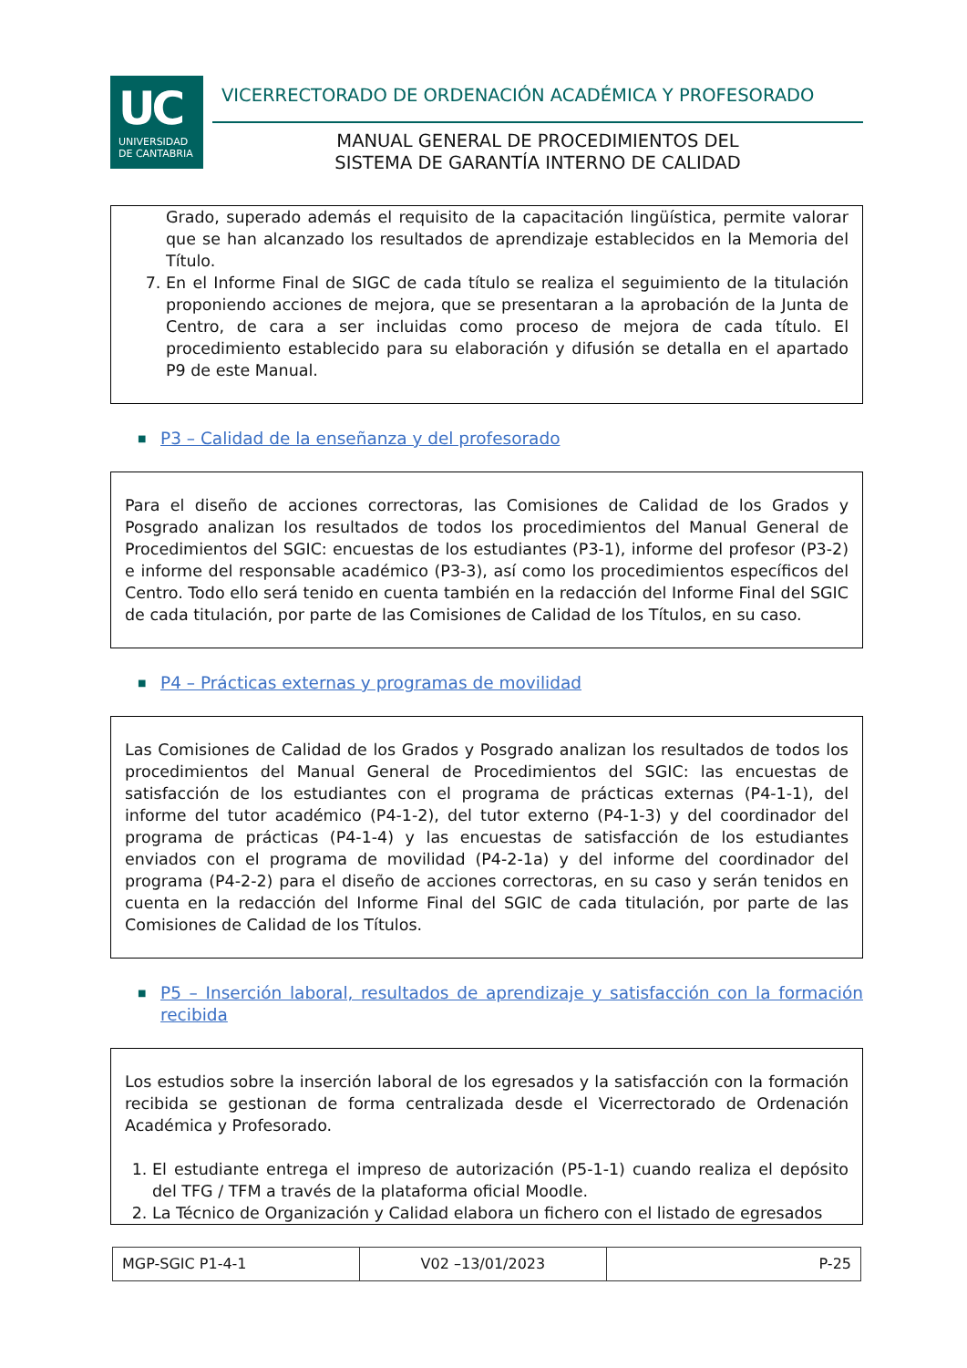UC
UNIVERSIDAD
DE CANTABRIA
VICERRECTORADO DE ORDENACIÓN ACADÉMICA Y PROFESORADO
MANUAL GENERAL DE PROCEDIMIENTOS DEL
SISTEMA DE GARANTÍA INTERNO DE CALIDAD
Grado, superado además el requisito de la capacitación lingüística, permite valorar que se han alcanzado los resultados de aprendizaje establecidos en la Memoria del Título.
7. En el Informe Final de SIGC de cada título se realiza el seguimiento de la titulación proponiendo acciones de mejora, que se presentaran a la aprobación de la Junta de Centro, de cara a ser incluidas como proceso de mejora de cada título. El procedimiento establecido para su elaboración y difusión se detalla en el apartado P9 de este Manual.
■ P3 – Calidad de la enseñanza y del profesorado
Para el diseño de acciones correctoras, las Comisiones de Calidad de los Grados y Posgrado analizan los resultados de todos los procedimientos del Manual General de Procedimientos del SGIC: encuestas de los estudiantes (P3-1), informe del profesor (P3-2) e informe del responsable académico (P3-3), así como los procedimientos específicos del Centro. Todo ello será tenido en cuenta también en la redacción del Informe Final del SGIC de cada titulación, por parte de las Comisiones de Calidad de los Títulos, en su caso.
■ P4 – Prácticas externas y programas de movilidad
Las Comisiones de Calidad de los Grados y Posgrado analizan los resultados de todos los procedimientos del Manual General de Procedimientos del SGIC: las encuestas de satisfacción de los estudiantes con el programa de prácticas externas (P4-1-1), del informe del tutor académico (P4-1-2), del tutor externo (P4-1-3) y del coordinador del programa de prácticas (P4-1-4) y las encuestas de satisfacción de los estudiantes enviados con el programa de movilidad (P4-2-1a) y del informe del coordinador del programa (P4-2-2) para el diseño de acciones correctoras, en su caso y serán tenidos en cuenta en la redacción del Informe Final del SGIC de cada titulación, por parte de las Comisiones de Calidad de los Títulos.
■ P5 – Inserción laboral, resultados de aprendizaje y satisfacción con la formación recibida
Los estudios sobre la inserción laboral de los egresados y la satisfacción con la formación recibida se gestionan de forma centralizada desde el Vicerrectorado de Ordenación Académica y Profesorado.
1. El estudiante entrega el impreso de autorización (P5-1-1) cuando realiza el depósito del TFG / TFM a través de la plataforma oficial Moodle.
2. La Técnico de Organización y Calidad elabora un fichero con el listado de egresados
| MGP-SGIC P1-4-1 | V02 –13/01/2023 | P-25 |